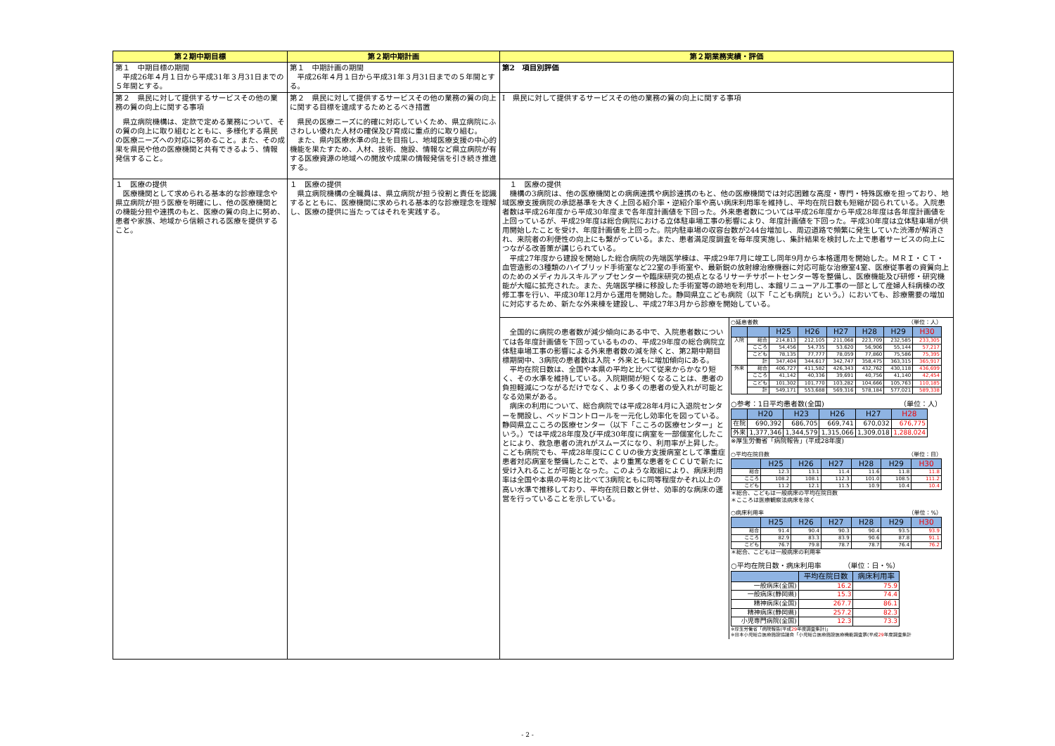| 第２期中期目標 | 第２期中期計画 | 第２期業務実績・評価 |
| --- | --- | --- |
| 第１ 中期目標の期間 平成26年４月１日から平成31年３月31日までの５年間とする。 | 第１ 中期計画の期間 平成26年４月１日から平成31年３月31日までの５年間とする。 | 第2 項目別評価 |
| 第２ 県民に対して提供するサービスその他の業務の質の向上に関する事項 県立病院機構は、定款で定める業務について、その質の向上に取り組むとともに、多様化する県民の医療ニーズへの対応に努めること。また、その成果を県民や他の医療機関と共有できるよう、情報発信すること。 | 第２ 県民に対して提供するサービスその他の業務の質の向上に関する目標を達成するためとるべき措置 県民の医療ニーズに的確に対応していくため、県立病院にふさわしい優れた人材の確保及び育成に重点的に取り組む。 また、県内医療水準の向上を目指し、地域医療支援の中心的機能を果たすため、人材、技術、施設、情報など県立病院が有する医療資源の地域への開放や成果の情報発信を引き続き推進する。 | Ⅰ 県民に対して提供するサービスその他の業務の質の向上に関する事項 |
| １ 医療の提供 医療機関として求められる基本的な診療理念や県立病院が担う医療を明確にし、他の医療機関との機能分担や連携のもと、医療の質の向上に努め、患者や家族、地域から信頼される医療を提供すること。 | １ 医療の提供 県立病院機構の全職員は、県立病院が担う役割と責任を認識するとともに、医療機関に求められる基本的な診療理念を理解し、医療の提供に当たってはそれを実践する。 | １ 医療の提供 機構の3病院は、他の医療機関との病病連携や病診連携のもと、他の医療機関では対応困難な高度・専門・特殊医療を担っており、地域医療支援病院の承認基準を大きく上回る紹介率・逆紹介率や高い病床利用率を維持し、平均在院日数も短縮が図られている。入院患者数は平成26年度から平成30年度まで各年度計画値を下回った。外来患者数については平成26年度から平成28年度は各年度計画値を上回っているが、平成29年度は総合病院における立体駐車場工事の影響により、年度計画値を下回った。平成30年度は立体駐車場が供用開始したことを受け、年度計画値を上回った。院内駐車場の収容台数が244台増加し、周辺道路で頻繁に発生していた渋滞が解消され、来院者の利便性の向上にも繋がっている。また、患者満足度調査を毎年度実施し、集計結果を検討した上で患者サービスの向上につながる改善策が講じられている。 平成27年度から建設を開始した総合病院の先端医学棟は、平成29年7月に竣工し同年9月から本格運用を開始した。ＭＲＩ・ＣＴ・血管造影の3種類のハイブリッド手術室など22室の手術室や、最新鋭の放射線治療機器に対応可能な治療室4室、医療従事者の資質向上のためのメディカルスキルアップセンターや臨床研究の拠点となるリサーチサポートセンター等を整備し、医療機能及び研修・研究機能が大幅に拡充された。また、先端医学棟に移設した手術室等の跡地を利用し、本館リニューアル工事の一部として産婦人科病棟の改修工事を行い、平成30年12月から運用を開始した。静岡県立こども病院（以下「こども病院」という。）においても、診療需要の増加に対応するため、新たな外来棟を建設し、平成27年3月から診療を開始している。 |
| | | 全国的に病院の患者数が減少傾向にある中で、入院患者数については各年度計画値を下回っているものの、平成29年度の総合病院立体駐車場工事の影響による外来患者数の減を除くと、第2期中期目標期間中、3病院の患者数は入院・外来ともに増加傾向にある。 平均在院日数は、全国や本県の平均と比べて従来からかなり短く、その水準を維持している。入院期間が短くなることは、患者の負担軽減につながるだけでなく、より多くの患者の受入れが可能となる効果がある。 病床の利用について、総合病院では平成28年4月に入退院センターを開設し、ベッドコントロールを一元化し効率化を図っている。静岡県立こころの医療センター（以下「こころの医療センター」という。）では平成28年度及び平成30年度に病室を一部個室化したことにより、救急患者の流れがスムーズになり、利用率が上昇した。こども病院でも、平成28年度にＣＣＵの後方支援病室として準重症患者対応病室を整備したことで、より重篤な患者をＣＣＵで新たに受け入れることが可能となった。このような取組により、病床利用率は全国や本県の平均と比べて3病院ともに同等程度かそれ以上の高い水準で推移しており、平均在院日数と併せ、効率的な病床の運営を行っていることを示している。 ○延患者数 （単位：人） / / / H25 / H26 / H27 / H28 / H29 / H30 / / --- / --- / --- / --- / --- / --- / --- / --- / / 入院 / 総合 / 214,813 / 212,105 / 211,068 / 223,709 / 232,585 / 233,305 / / / こころ / 54,456 / 54,735 / 53,620 / 56,906 / 55,144 / 57,217 / / / こども / 78,135 / 77,777 / 78,059 / 77,860 / 75,586 / 75,395 / / / 計 / 347,404 / 344,617 / 342,747 / 358,475 / 363,315 / 365,917 / / 外来 / 総合 / 406,727 / 411,582 / 426,343 / 432,762 / 430,118 / 436,699 / / / こころ / 41,142 / 40,336 / 39,691 / 40,756 / 41,140 / 42,454 / / / こども / 101,302 / 101,770 / 103,282 / 104,666 / 105,763 / 110,185 / / / 計 / 549,171 / 553,688 / 569,316 / 578,184 / 577,021 / 589,338 / ○参考：1日平均患者数(全国) （単位：人） / / H20 / H23 / H26 / H27 / H28 / / --- / --- / --- / --- / --- / --- / / 在院 / 690,392 / 686,705 / 669,741 / 670,032 / 676,775 / / 外来 / 1,377,346 / 1,344,579 / 1,315,066 / 1,309,018 / 1,288,024 / ※厚生労働省「病院報告」(平成28年度) ○平均在院日数 （単位：日） / / H25 / H26 / H27 / H28 / H29 / H30 / / --- / --- / --- / --- / --- / --- / --- / / 総合 / 12.3 / 13.1 / 11.4 / 11.6 / 11.8 / 11.8 / / こころ / 108.2 / 108.1 / 112.3 / 101.0 / 108.5 / 111.2 / / こども / 11.2 / 12.1 / 11.5 / 10.9 / 10.4 / 10.4 / ＊総合、こどもは一般病床の平均在院日数 ＊こころは医療観察法病床を除く ○病床利用率 （単位：%） / / H25 / H26 / H27 / H28 / H29 / H30 / / --- / --- / --- / --- / --- / --- / --- / / 総合 / 91.4 / 90.4 / 90.3 / 90.4 / 93.5 / 93.9 / / こころ / 82.9 / 83.3 / 83.9 / 90.6 / 87.8 / 91.1 / / こども / 76.7 / 79.8 / 78.7 / 78.7 / 76.4 / 76.2 / ＊総合、こどもは一般病床の利用率 ○平均在院日数・病床利用率 （単位：日・%） / / 平均在院日数 / 病床利用率 / / --- / --- / --- / / 一般病床(全国) / 16.2 / 75.9 / / 一般病床(静岡県) / 15.3 / 74.4 / / 精神病床(全国) / 267.7 / 86.1 / / 精神病床(静岡県) / 257.2 / 82.3 / / 小児専門病院(全国) / 12.3 / 73.3 / ※厚生労働省「病院報告(平成 29 年度調査集計)」 ※日本小児総合医療施設協議会「小児総合医療施設医療機能調査票(平成 29 年度調査集計 |
- 2 -